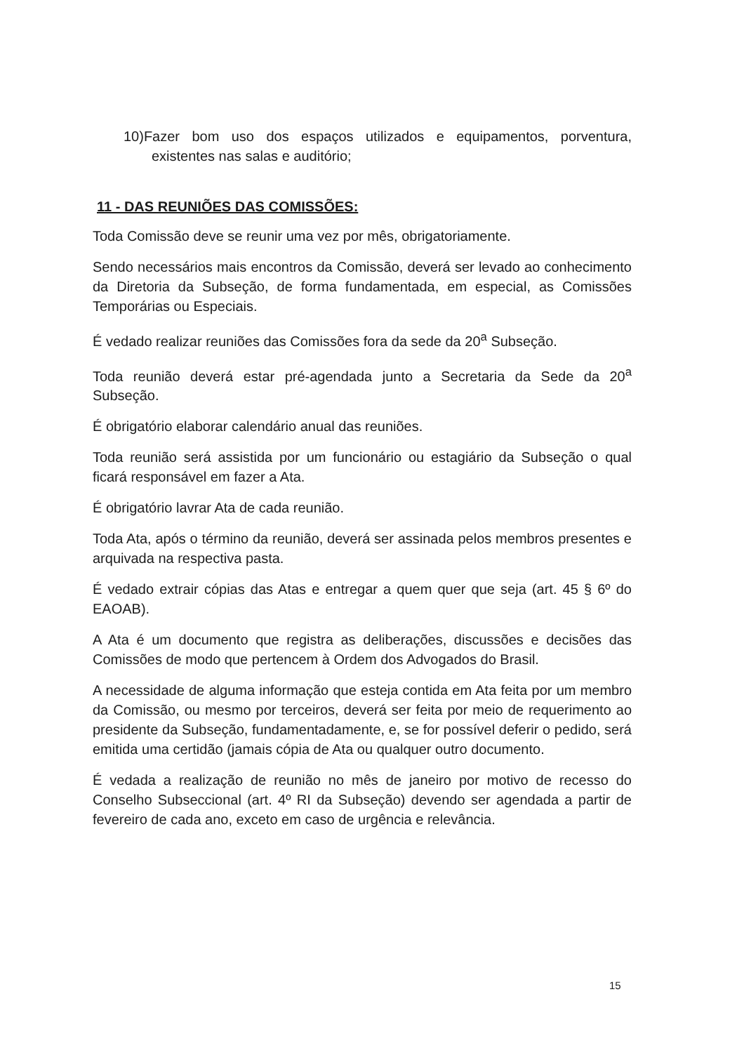10)Fazer bom uso dos espaços utilizados e equipamentos, porventura, existentes nas salas e auditório;
11 - DAS REUNIÕES DAS COMISSÕES:
Toda Comissão deve se reunir uma vez por mês, obrigatoriamente.
Sendo necessários mais encontros da Comissão, deverá ser levado ao conhecimento da Diretoria da Subseção, de forma fundamentada, em especial, as Comissões Temporárias ou Especiais.
É vedado realizar reuniões das Comissões fora da sede da 20<sup>a</sup> Subseção.
Toda reunião deverá estar pré-agendada junto a Secretaria da Sede da 20<sup>a</sup> Subseção.
É obrigatório elaborar calendário anual das reuniões.
Toda reunião será assistida por um funcionário ou estagiário da Subseção o qual ficará responsável em fazer a Ata.
É obrigatório lavrar Ata de cada reunião.
Toda Ata, após o término da reunião, deverá ser assinada pelos membros presentes e arquivada na respectiva pasta.
É vedado extrair cópias das Atas e entregar a quem quer que seja (art. 45 § 6º do EAOAB).
A Ata é um documento que registra as deliberações, discussões e decisões das Comissões de modo que pertencem à Ordem dos Advogados do Brasil.
A necessidade de alguma informação que esteja contida em Ata feita por um membro da Comissão, ou mesmo por terceiros, deverá ser feita por meio de requerimento ao presidente da Subseção, fundamentadamente, e, se for possível deferir o pedido, será emitida uma certidão (jamais cópia de Ata ou qualquer outro documento.
É vedada a realização de reunião no mês de janeiro por motivo de recesso do Conselho Subseccional (art. 4º RI da Subseção) devendo ser agendada a partir de fevereiro de cada ano, exceto em caso de urgência e relevância.
15